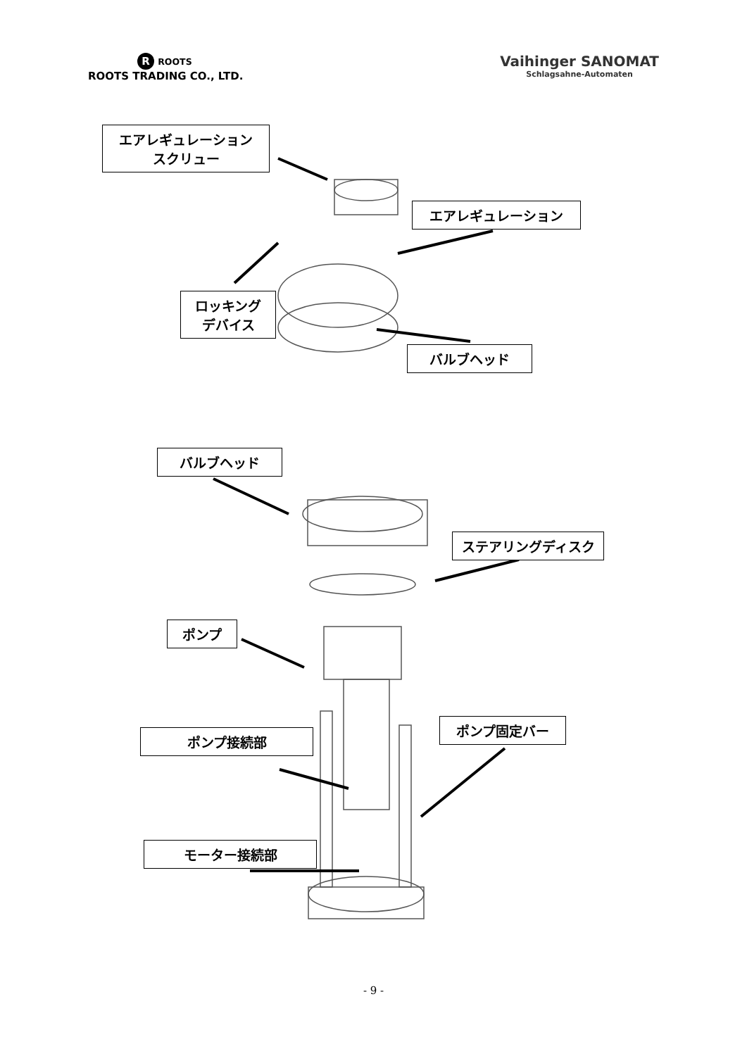R ROOTS
ROOTS TRADING CO., LTD.
Vaihinger SANOMAT
Schlagsahne-Automaten
エアレギュレーション
スクリュー
エアレギュレーション
ロッキング
デバイス
バルブヘッド
バルブヘッド
ステアリングディスク
ポンプ
ポンプ固定バー
ポンプ接続部
モーター接続部
- 9 -